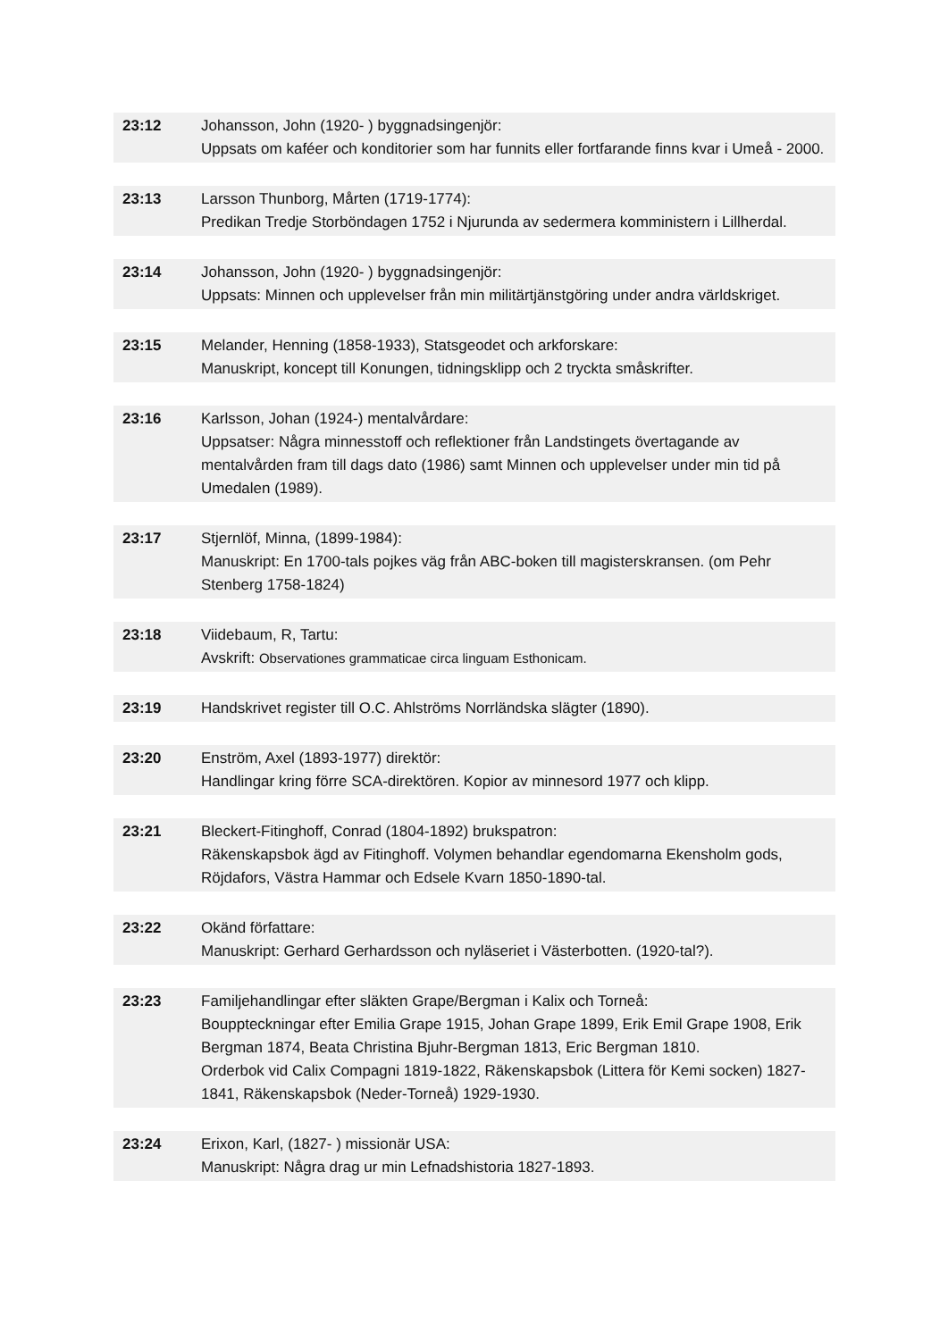23:12 Johansson, John (1920- ) byggnadsingenjör:
Uppsats om kaféer och konditorier som har funnits eller fortfarande finns kvar i Umeå - 2000.
23:13 Larsson Thunborg, Mårten (1719-1774):
Predikan Tredje Storböndagen 1752 i Njurunda av sedermera komministern i Lillherdal.
23:14 Johansson, John (1920- ) byggnadsingenjör:
Uppsats: Minnen och upplevelser från min militärtjänstgöring under andra världskriget.
23:15 Melander, Henning (1858-1933), Statsgeodet och arkforskare:
Manuskript, koncept till Konungen, tidningsklipp och 2 tryckta småskrifter.
23:16 Karlsson, Johan (1924-) mentalvårdare:
Uppsatser: Några minnesstoff och reflektioner från Landstingets övertagande av mentalvården fram till dags dato (1986) samt Minnen och upplevelser under min tid på Umedalen (1989).
23:17 Stjernlöf, Minna, (1899-1984):
Manuskript: En 1700-tals pojkes väg från ABC-boken till magisterskransen. (om Pehr Stenberg 1758-1824)
23:18 Viidebaum, R, Tartu:
Avskrift: Observationes grammaticae circa linguam Esthonicam.
23:19 Handskrivet register till O.C. Ahlströms Norrländska slägter (1890).
23:20 Enström, Axel (1893-1977) direktör:
Handlingar kring förre SCA-direktören. Kopior av minnesord 1977 och klipp.
23:21 Bleckert-Fitinghoff, Conrad (1804-1892) brukspatron:
Räkenskapsbok ägd av Fitinghoff. Volymen behandlar egendomarna Ekensholm gods, Röjdafors, Västra Hammar och Edsele Kvarn 1850-1890-tal.
23:22 Okänd författare:
Manuskript: Gerhard Gerhardsson och nyläseriet i Västerbotten. (1920-tal?).
23:23 Familjehandlingar efter släkten Grape/Bergman i Kalix och Torneå:
Bouppteckningar efter Emilia Grape 1915, Johan Grape 1899, Erik Emil Grape 1908, Erik Bergman 1874, Beata Christina Bjuhr-Bergman 1813, Eric Bergman 1810.
Orderbok vid Calix Compagni 1819-1822, Räkenskapsbok (Littera för Kemi socken) 1827-1841, Räkenskapsbok (Neder-Torneå) 1929-1930.
23:24 Erixon, Karl, (1827- ) missionär USA:
Manuskript: Några drag ur min Lefnadshistoria 1827-1893.